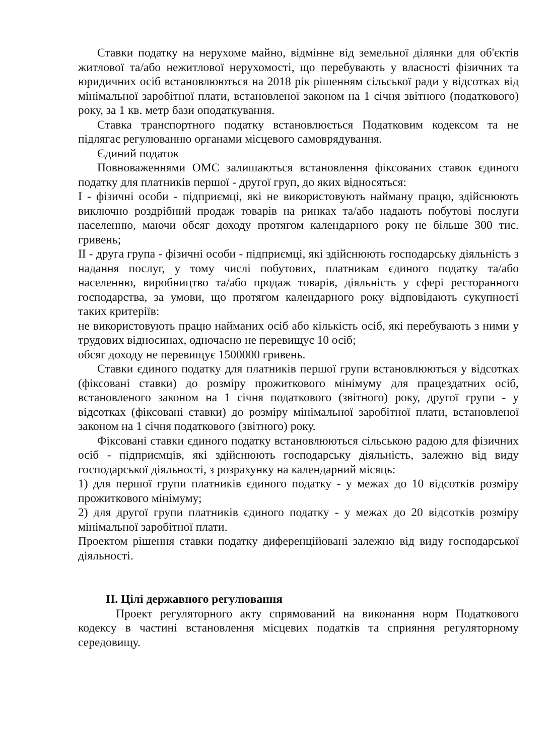Ставки податку на нерухоме майно, відмінне від земельної ділянки для об'єктів житлової та/або нежитлової нерухомості, що перебувають у власності фізичних та юридичних осіб встановлюються на 2018 рік рішенням сільської ради у відсотках від мінімальної заробітної плати, встановленої законом на 1 січня звітного (податкового) року, за 1 кв. метр бази оподаткування.
Ставка транспортного податку встановлюється Податковим кодексом та не підлягає регулюванню органами місцевого самоврядування.
Єдиний податок
Повноваженнями ОМС залишаються встановлення фіксованих ставок єдиного податку для платників першої - другої груп, до яких відносяться:
I - фізичні особи - підприємці, які не використовують найману працю, здійснюють виключно роздрібний продаж товарів на ринках та/або надають побутові послуги населенню, маючи обсяг доходу протягом календарного року не більше 300 тис. гривень;
II - друга група - фізичні особи - підприємці, які здійснюють господарську діяльність з надання послуг, у тому числі побутових, платникам єдиного податку та/або населенню, виробництво та/або продаж товарів, діяльність у сфері ресторанного господарства, за умови, що протягом календарного року відповідають сукупності таких критеріїв:
не використовують працю найманих осіб або кількість осіб, які перебувають з ними у трудових відносинах, одночасно не перевищує 10 осіб;
обсяг доходу не перевищує 1500000 гривень.
Ставки єдиного податку для платників першої групи встановлюються у відсотках (фіксовані ставки) до розміру прожиткового мінімуму для працездатних осіб, встановленого законом на 1 січня податкового (звітного) року, другої групи - у відсотках (фіксовані ставки) до розміру мінімальної заробітної плати, встановленої законом на 1 січня податкового (звітного) року.
Фіксовані ставки єдиного податку встановлюються сільською радою для фізичних осіб - підприємців, які здійснюють господарську діяльність, залежно від виду господарської діяльності, з розрахунку на календарний місяць:
1) для першої групи платників єдиного податку - у межах до 10 відсотків розміру прожиткового мінімуму;
2) для другої групи платників єдиного податку - у межах до 20 відсотків розміру мінімальної заробітної плати.
Проектом рішення ставки податку диференційовані залежно від виду господарської діяльності.
II. Цілі державного регулювання
Проект регуляторного акту спрямований на виконання норм Податкового кодексу в частині встановлення місцевих податків та сприяння регуляторному середовищу.